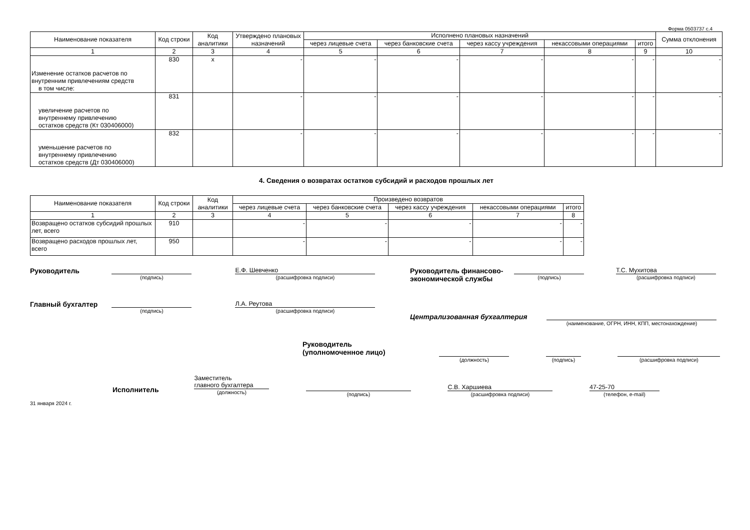Форма 0503737 с.4
| Наименование показателя | Код строки | Код аналитики | Утверждено плановых назначений | Исполнено плановых назначений | | | | | Сумма отклонения |
| --- | --- | --- | --- | --- | --- | --- | --- | --- | --- |
| | | | | через лицевые счета | через банковские счета | через кассу учреждения | некассовыми операциями | итого | |
| 1 | 2 | 3 | 4 | 5 | 6 | 7 | 8 | 9 | 10 |
| Изменение остатков расчетов по внутренним привлечениям средств в том числе: | 830 | x | - | - | - | - | - | - | - |
| увеличение расчетов по внутреннему привлечению остатков средств (Кт 030406000) | 831 | | - | - | - | - | - | - | - |
| уменьшение расчетов по внутреннему привлечению остатков средств (Дт 030406000) | 832 | | - | - | - | - | - | - | - |
4. Сведения о возвратах остатков субсидий и расходов прошлых лет
| Наименование показателя | Код строки | Код аналитики | Произведено возвратов | | | | |
| --- | --- | --- | --- | --- | --- | --- | --- |
| | | | через лицевые счета | через банковские счета | через кассу учреждения | некассовыми операциями | итого |
| 1 | 2 | 3 | 4 | 5 | 6 | 7 | 8 |
| Возвращено остатков субсидий прошлых лет, всего | 910 | | - | - | - | - | - |
| Возвращено расходов прошлых лет, всего | 950 | | - | - | - | - | - |
Руководитель
(подпись)
Е.Ф. Шевченко
(расшифровка подписи)
Главный бухгалтер
(подпись)
Л.А. Реутова
(расшифровка подписи)
Руководитель финансово-экономической службы
(подпись)
Т.С. Мухитова
(расшифровка подписи)
Централизованная бухгалтерия
(наименование, ОГРН, ИНН, КПП, местонахождение)
Руководитель
(уполномоченное лицо)
(должность) (подпись) (расшифровка подписи)
Исполнитель Заместитель
главного бухгалтера
(должность)
(подпись)
С.В. Харшиева
(расшифровка подписи)
47-25-70
(телефон, e-mail)
31 января 2024 г.